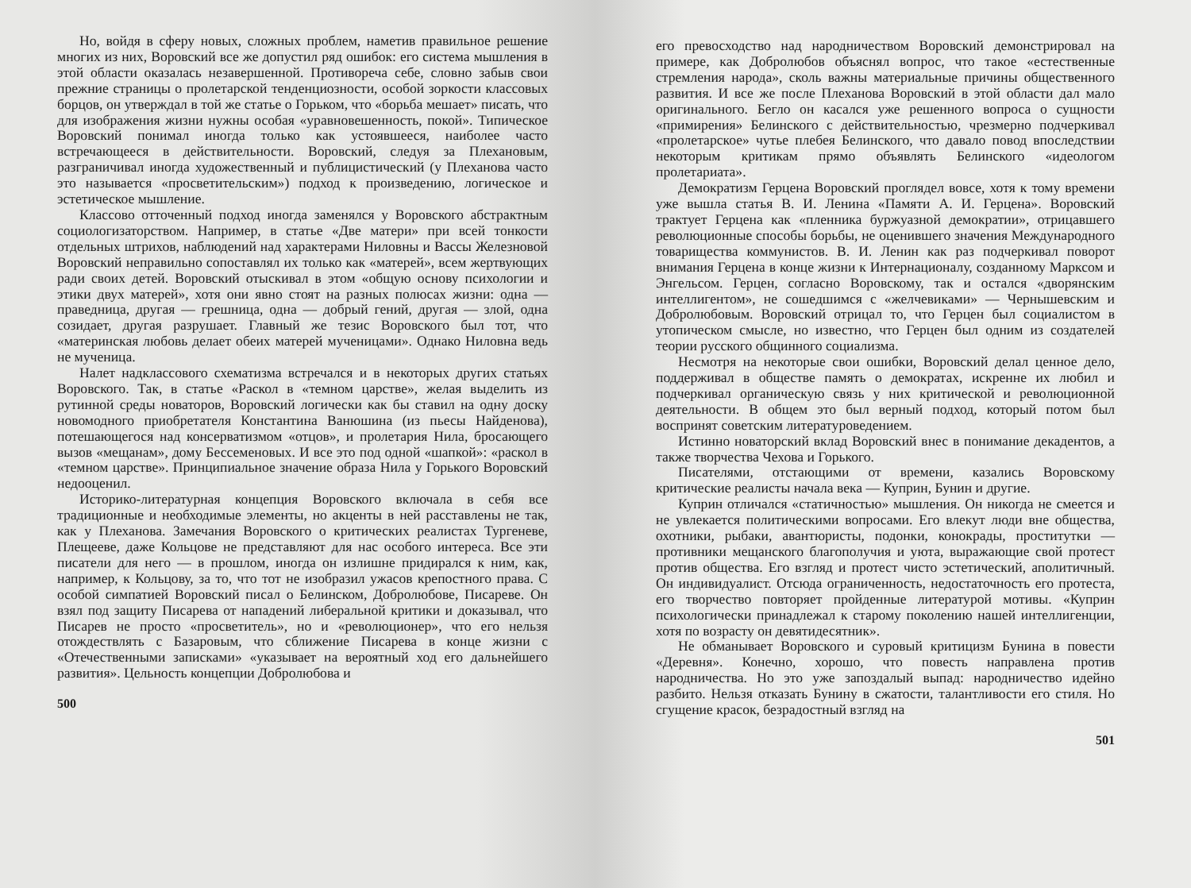Но, войдя в сферу новых, сложных проблем, наметив правильное решение многих из них, Воровский все же допустил ряд ошибок: его система мышления в этой области оказалась незавершенной. Противореча себе, словно забыв свои прежние страницы о пролетарской тенденциозности, особой зоркости классовых борцов, он утверждал в той же статье о Горьком, что «борьба мешает» писать, что для изображения жизни нужны особая «уравновешенность, покой». Типическое Воровский понимал иногда только как устоявшееся, наиболее часто встречающееся в действительности. Воровский, следуя за Плехановым, разграничивал иногда художественный и публицистический (у Плеханова часто это называется «просветительским») подход к произведению, логическое и эстетическое мышление.
Классово отточенный подход иногда заменялся у Воровского абстрактным социологизаторством. Например, в статье «Две матери» при всей тонкости отдельных штрихов, наблюдений над характерами Ниловны и Вассы Железновой Воровский неправильно сопоставлял их только как «матерей», всем жертвующих ради своих детей. Воровский отыскивал в этом «общую основу психологии и этики двух матерей», хотя они явно стоят на разных полюсах жизни: одна — праведница, другая — грешница, одна — добрый гений, другая — злой, одна созидает, другая разрушает. Главный же тезис Воровского был тот, что «материнская любовь делает обеих матерей мученицами». Однако Ниловна ведь не мученица.
Налет надклассового схематизма встречался и в некоторых других статьях Воровского. Так, в статье «Раскол в «темном царстве», желая выделить из рутинной среды новаторов, Воровский логически как бы ставил на одну доску новомодного приобретателя Константина Ванюшина (из пьесы Найденова), потешающегося над консерватизмом «отцов», и пролетария Нила, бросающего вызов «мещанам», дому Бессеменовых. И все это под одной «шапкой»: «раскол в «темном царстве». Принципиальное значение образа Нила у Горького Воровский недооценил.
Историко-литературная концепция Воровского включала в себя все традиционные и необходимые элементы, но акценты в ней расставлены не так, как у Плеханова. Замечания Воровского о критических реалистах Тургеневе, Плещееве, даже Кольцове не представляют для нас особого интереса. Все эти писатели для него — в прошлом, иногда он излишне придирался к ним, как, например, к Кольцову, за то, что тот не изобразил ужасов крепостного права. С особой симпатией Воровский писал о Белинском, Добролюбове, Писареве. Он взял под защиту Писарева от нападений либеральной критики и доказывал, что Писарев не просто «просветитель», но и «революционер», что его нельзя отождествлять с Базаровым, что сближение Писарева в конце жизни с «Отечественными записками» «указывает на вероятный ход его дальнейшего развития». Цельность концепции Добролюбова и
500
его превосходство над народничеством Воровский демонстрировал на примере, как Добролюбов объяснял вопрос, что такое «естественные стремления народа», сколь важны материальные причины общественного развития. И все же после Плеханова Воровский в этой области дал мало оригинального. Бегло он касался уже решенного вопроса о сущности «примирения» Белинского с действительностью, чрезмерно подчеркивал «пролетарское» чутье плебея Белинского, что давало повод впоследствии некоторым критикам прямо объявлять Белинского «идеологом пролетариата».
Демократизм Герцена Воровский проглядел вовсе, хотя к тому времени уже вышла статья В. И. Ленина «Памяти А. И. Герцена». Воровский трактует Герцена как «пленника буржуазной демократии», отрицавшего революционные способы борьбы, не оценившего значения Международного товарищества коммунистов. В. И. Ленин как раз подчеркивал поворот внимания Герцена в конце жизни к Интернационалу, созданному Марксом и Энгельсом. Герцен, согласно Воровскому, так и остался «дворянским интеллигентом», не сошедшимся с «желчевиками» — Чернышевским и Добролюбовым. Воровский отрицал то, что Герцен был социалистом в утопическом смысле, но известно, что Герцен был одним из создателей теории русского общинного социализма.
Несмотря на некоторые свои ошибки, Воровский делал ценное дело, поддерживал в обществе память о демократах, искренне их любил и подчеркивал органическую связь у них критической и революционной деятельности. В общем это был верный подход, который потом был воспринят советским литературоведением.
Истинно новаторский вклад Воровский внес в понимание декадентов, а также творчества Чехова и Горького.
Писателями, отстающими от времени, казались Воровскому критические реалисты начала века — Куприн, Бунин и другие.
Куприн отличался «статичностью» мышления. Он никогда не смеется и не увлекается политическими вопросами. Его влекут люди вне общества, охотники, рыбаки, авантюристы, подонки, конокрады, проститутки — противники мещанского благополучия и уюта, выражающие свой протест против общества. Его взгляд и протест чисто эстетический, аполитичный. Он индивидуалист. Отсюда ограниченность, недостаточность его протеста, его творчество повторяет пройденные литературой мотивы. «Куприн психологически принадлежал к старому поколению нашей интеллигенции, хотя по возрасту он девятидесятник».
Не обманывает Воровского и суровый критицизм Бунина в повести «Деревня». Конечно, хорошо, что повесть направлена против народничества. Но это уже запоздалый выпад: народничество идейно разбито. Нельзя отказать Бунину в сжатости, талантливости его стиля. Но сгущение красок, безрадостный взгляд на
501